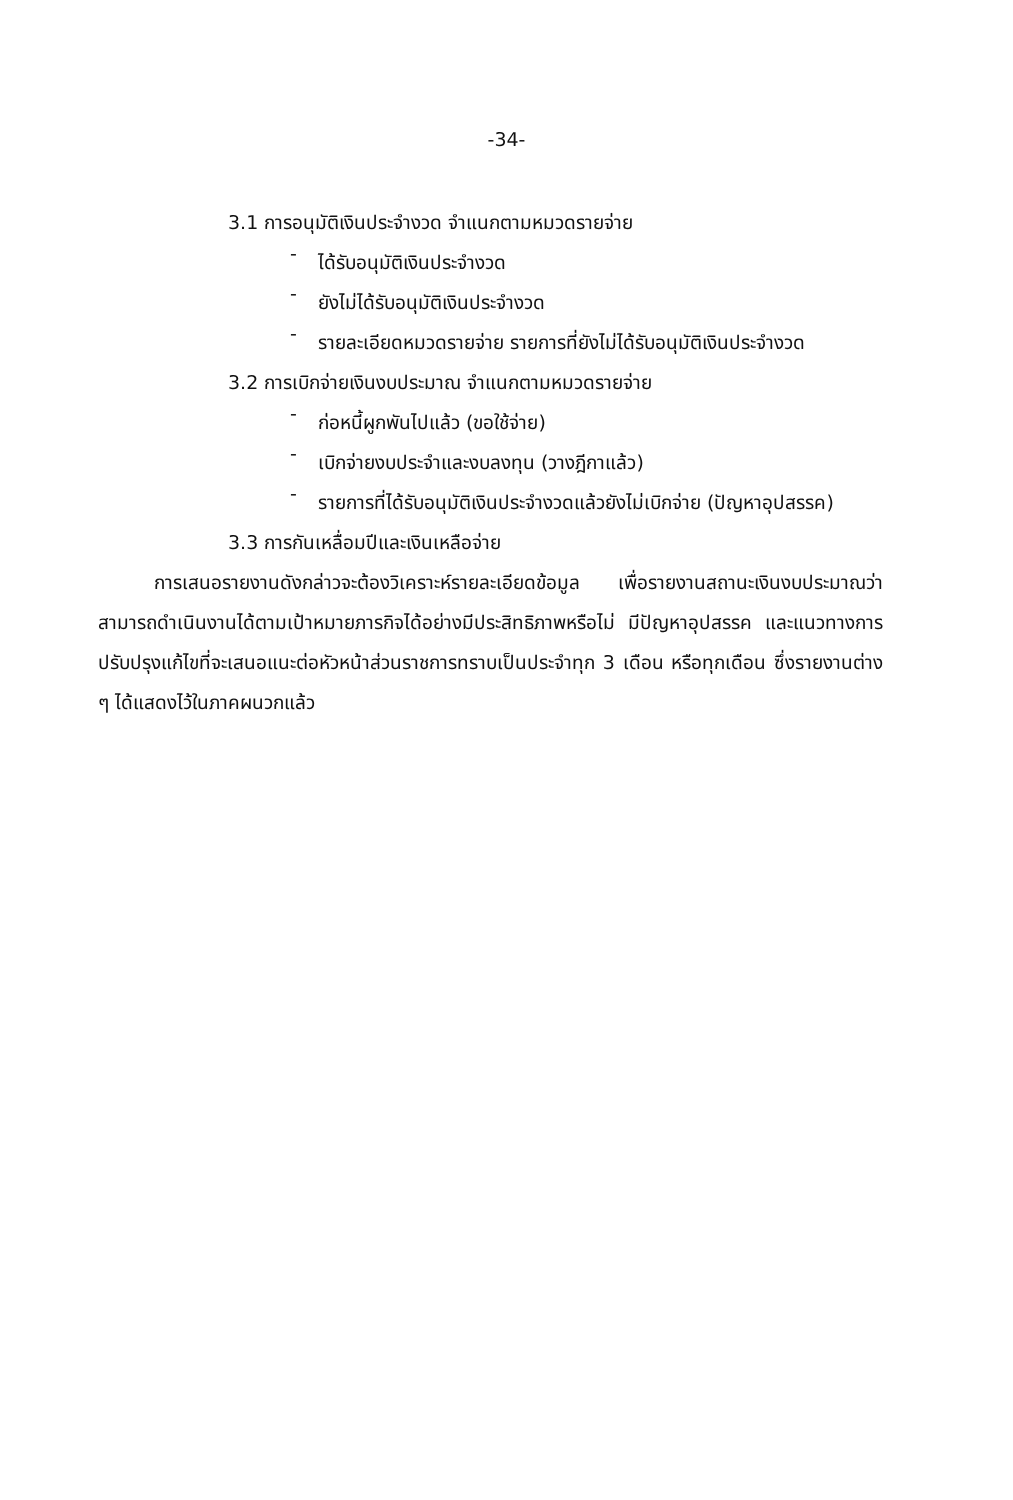-34-
3.1 การอนุมัติเงินประจำงวด จำแนกตามหมวดรายจ่าย
-
ได้รับอนุมัติเงินประจำงวด
-
ยังไม่ได้รับอนุมัติเงินประจำงวด
-
รายละเอียดหมวดรายจ่าย รายการที่ยังไม่ได้รับอนุมัติเงินประจำงวด
3.2 การเบิกจ่ายเงินงบประมาณ จำแนกตามหมวดรายจ่าย
-
ก่อหนี้ผูกพันไปแล้ว (ขอใช้จ่าย)
-
เบิกจ่ายงบประจำและงบลงทุน (วางฎีกาแล้ว)
-
รายการที่ได้รับอนุมัติเงินประจำงวดแล้วยังไม่เบิกจ่าย (ปัญหาอุปสรรค)
3.3 การกันเหลื่อมปีและเงินเหลือจ่าย
การเสนอรายงานดังกล่าวจะต้องวิเคราะห์รายละเอียดข้อมูล เพื่อรายงานสถานะเงินงบประมาณว่าสามารถดำเนินงานได้ตามเป้าหมายภารกิจได้อย่างมีประสิทธิภาพหรือไม่ มีปัญหาอุปสรรค และแนวทางการปรับปรุงแก้ไขที่จะเสนอแนะต่อหัวหน้าส่วนราชการทราบเป็นประจำทุก 3 เดือน หรือทุกเดือน ซึ่งรายงานต่าง ๆ ได้แสดงไว้ในภาคผนวกแล้ว